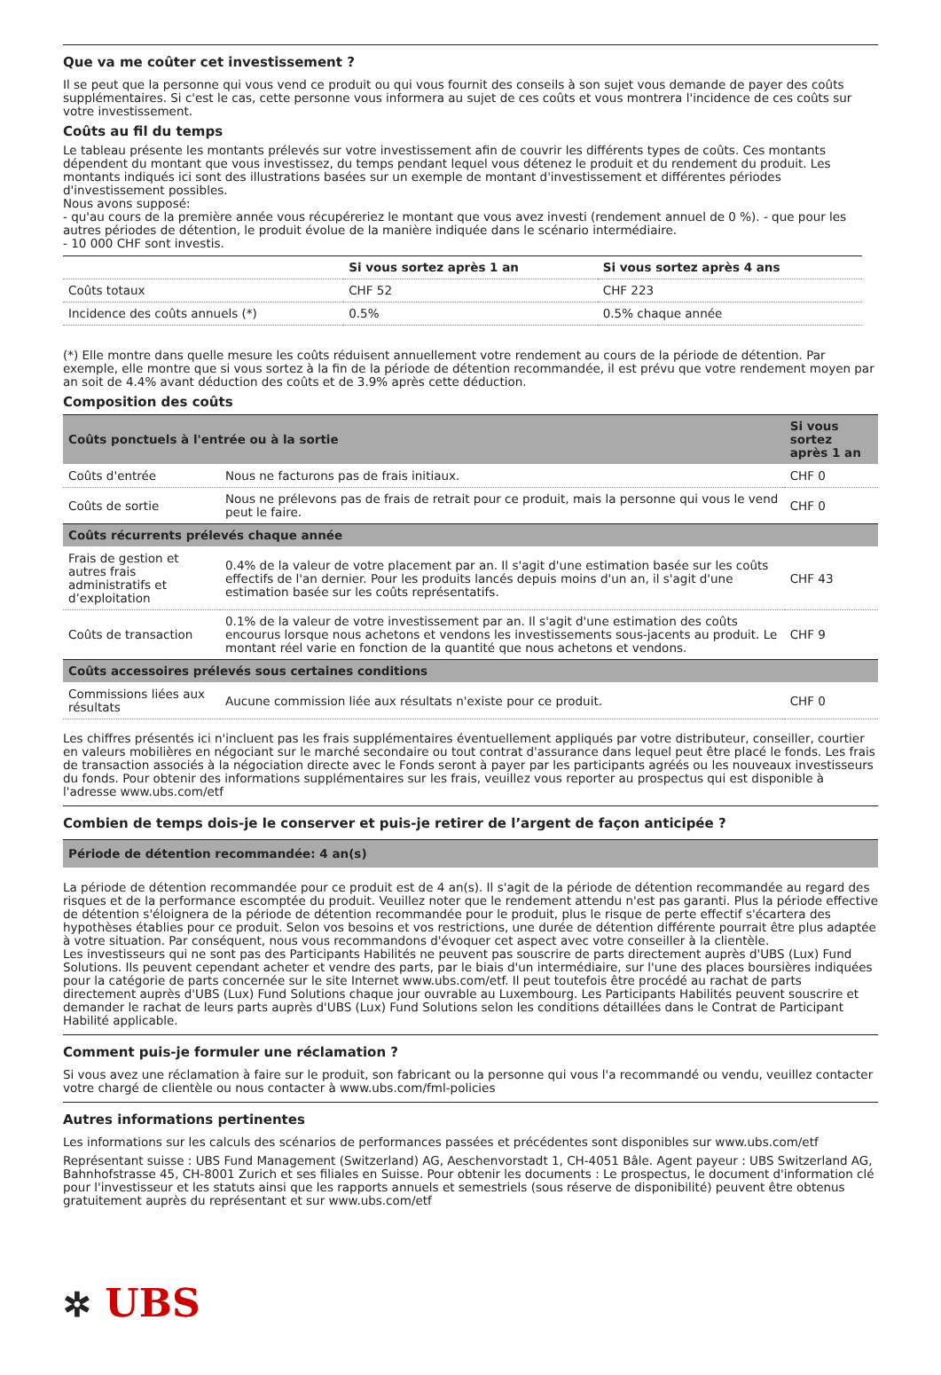Que va me coûter cet investissement ?
Il se peut que la personne qui vous vend ce produit ou qui vous fournit des conseils à son sujet vous demande de payer des coûts supplémentaires. Si c'est le cas, cette personne vous informera au sujet de ces coûts et vous montrera l'incidence de ces coûts sur votre investissement.
Coûts au fil du temps
Le tableau présente les montants prélevés sur votre investissement afin de couvrir les différents types de coûts. Ces montants dépendent du montant que vous investissez, du temps pendant lequel vous détenez le produit et du rendement du produit. Les montants indiqués ici sont des illustrations basées sur un exemple de montant d'investissement et différentes périodes d'investissement possibles.
Nous avons supposé:
- qu'au cours de la première année vous récupéreriez le montant que vous avez investi (rendement annuel de 0 %). - que pour les autres périodes de détention, le produit évolue de la manière indiquée dans le scénario intermédiaire.
- 10 000 CHF sont investis.
| | Si vous sortez après 1 an | Si vous sortez après 4 ans |
| --- | --- | --- |
| Coûts totaux | CHF 52 | CHF 223 |
| Incidence des coûts annuels (*) | 0.5% | 0.5% chaque année |
(*) Elle montre dans quelle mesure les coûts réduisent annuellement votre rendement au cours de la période de détention. Par exemple, elle montre que si vous sortez à la fin de la période de détention recommandée, il est prévu que votre rendement moyen par an soit de 4.4% avant déduction des coûts et de 3.9% après cette déduction.
Composition des coûts
| Coûts ponctuels à l'entrée ou à la sortie | | Si vous sortez après 1 an |
| --- | --- | --- |
| Coûts d'entrée | Nous ne facturons pas de frais initiaux. | CHF 0 |
| Coûts de sortie | Nous ne prélevons pas de frais de retrait pour ce produit, mais la personne qui vous le vend peut le faire. | CHF 0 |
| Coûts récurrents prélevés chaque année | | |
| Frais de gestion et autres frais administratifs et d’exploitation | 0.4% de la valeur de votre placement par an. Il s'agit d'une estimation basée sur les coûts effectifs de l'an dernier. Pour les produits lancés depuis moins d'un an, il s'agit d'une estimation basée sur les coûts représentatifs. | CHF 43 |
| Coûts de transaction | 0.1% de la valeur de votre investissement par an. Il s'agit d'une estimation des coûts encourus lorsque nous achetons et vendons les investissements sous-jacents au produit. Le montant réel varie en fonction de la quantité que nous achetons et vendons. | CHF 9 |
| Coûts accessoires prélevés sous certaines conditions | | |
| Commissions liées aux résultats | Aucune commission liée aux résultats n'existe pour ce produit. | CHF 0 |
Les chiffres présentés ici n'incluent pas les frais supplémentaires éventuellement appliqués par votre distributeur, conseiller, courtier en valeurs mobilières en négociant sur le marché secondaire ou tout contrat d'assurance dans lequel peut être placé le fonds. Les frais de transaction associés à la négociation directe avec le Fonds seront à payer par les participants agréés ou les nouveaux investisseurs du fonds. Pour obtenir des informations supplémentaires sur les frais, veuillez vous reporter au prospectus qui est disponible à l'adresse www.ubs.com/etf
Combien de temps dois-je le conserver et puis-je retirer de l’argent de façon anticipée ?
| Période de détention recommandée: 4 an(s) |
| --- |
La période de détention recommandée pour ce produit est de 4 an(s). Il s'agit de la période de détention recommandée au regard des risques et de la performance escomptée du produit. Veuillez noter que le rendement attendu n'est pas garanti. Plus la période effective de détention s'éloignera de la période de détention recommandée pour le produit, plus le risque de perte effectif s'écartera des hypothèses établies pour ce produit. Selon vos besoins et vos restrictions, une durée de détention différente pourrait être plus adaptée à votre situation. Par conséquent, nous vous recommandons d'évoquer cet aspect avec votre conseiller à la clientèle.
Les investisseurs qui ne sont pas des Participants Habilités ne peuvent pas souscrire de parts directement auprès d'UBS (Lux) Fund Solutions. Ils peuvent cependant acheter et vendre des parts, par le biais d'un intermédiaire, sur l'une des places boursières indiquées pour la catégorie de parts concernée sur le site Internet www.ubs.com/etf. Il peut toutefois être procédé au rachat de parts directement auprès d'UBS (Lux) Fund Solutions chaque jour ouvrable au Luxembourg. Les Participants Habilités peuvent souscrire et demander le rachat de leurs parts auprès d'UBS (Lux) Fund Solutions selon les conditions détaillées dans le Contrat de Participant Habilité applicable.
Comment puis-je formuler une réclamation ?
Si vous avez une réclamation à faire sur le produit, son fabricant ou la personne qui vous l'a recommandé ou vendu, veuillez contacter votre chargé de clientèle ou nous contacter à www.ubs.com/fml-policies
Autres informations pertinentes
Les informations sur les calculs des scénarios de performances passées et précédentes sont disponibles sur www.ubs.com/etf
Représentant suisse : UBS Fund Management (Switzerland) AG, Aeschenvorstadt 1, CH-4051 Bâle. Agent payeur : UBS Switzerland AG, Bahnhofstrasse 45, CH-8001 Zurich et ses filiales en Suisse. Pour obtenir les documents : Le prospectus, le document d'information clé pour l'investisseur et les statuts ainsi que les rapports annuels et semestriels (sous réserve de disponibilité) peuvent être obtenus gratuitement auprès du représentant et sur www.ubs.com/etf
✲ UBS